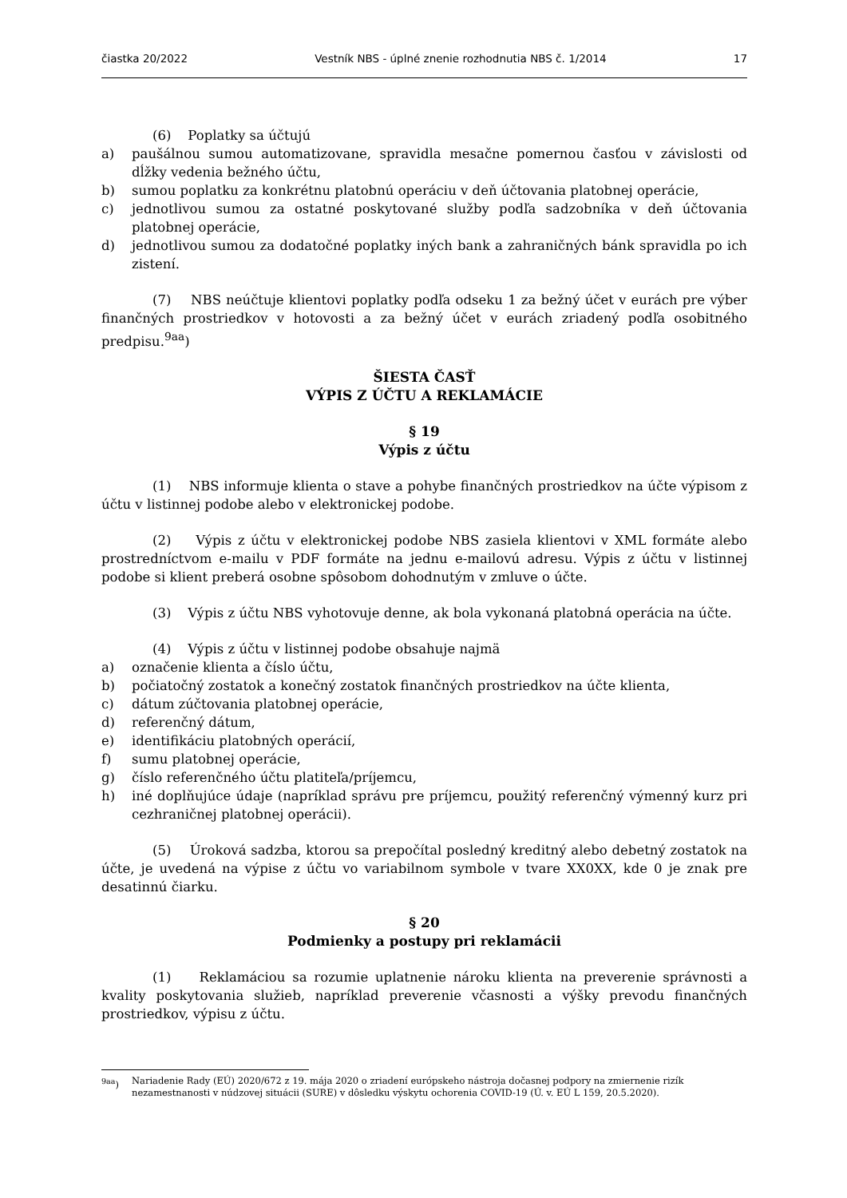čiastka 20/2022 Vestník NBS - úplné znenie rozhodnutia NBS č. 1/2014 17
(6) Poplatky sa účtujú
a) paušálnou sumou automatizovane, spravidla mesačne pomernou časťou v závislosti od dĺžky vedenia bežného účtu,
b) sumou poplatku za konkrétnu platobnú operáciu v deň účtovania platobnej operácie,
c) jednotlivou sumou za ostatné poskytované služby podľa sadzobníka v deň účtovania platobnej operácie,
d) jednotlivou sumou za dodatočné poplatky iných bank a zahraničných bánk spravidla po ich zistení.
(7) NBS neúčtuje klientovi poplatky podľa odseku 1 za bežný účet v eurách pre výber finančných prostriedkov v hotovosti a za bežný účet v eurách zriadený podľa osobitného predpisu.<sup>9aa</sup>)
ŠIESTA ČASŤ
VÝPIS Z ÚČTU A REKLAMÁCIE
§ 19
Výpis z účtu
(1) NBS informuje klienta o stave a pohybe finančných prostriedkov na účte výpisom z účtu v listinnej podobe alebo v elektronickej podobe.
(2) Výpis z účtu v elektronickej podobe NBS zasiela klientovi v XML formáte alebo prostredníctvom e-mailu v PDF formáte na jednu e-mailovú adresu. Výpis z účtu v listinnej podobe si klient preberá osobne spôsobom dohodnutým v zmluve o účte.
(3) Výpis z účtu NBS vyhotovuje denne, ak bola vykonaná platobná operácia na účte.
(4) Výpis z účtu v listinnej podobe obsahuje najmä
a) označenie klienta a číslo účtu,
b) počiatočný zostatok a konečný zostatok finančných prostriedkov na účte klienta,
c) dátum zúčtovania platobnej operácie,
d) referenčný dátum,
e) identifikáciu platobných operácií,
f) sumu platobnej operácie,
g) číslo referenčného účtu platiteľa/príjemcu,
h) iné doplňujúce údaje (napríklad správu pre príjemcu, použitý referenčný výmenný kurz pri cezhraničnej platobnej operácii).
(5) Úroková sadzba, ktorou sa prepočítal posledný kreditný alebo debetný zostatok na účte, je uvedená na výpise z účtu vo variabilnom symbole v tvare XX0XX, kde 0 je znak pre desatinnú čiarku.
§ 20
Podmienky a postupy pri reklamácii
(1) Reklamáciou sa rozumie uplatnenie nároku klienta na preverenie správnosti a kvality poskytovania služieb, napríklad preverenie včasnosti a výšky prevodu finančných prostriedkov, výpisu z účtu.
<sup>9aa</sup>) Nariadenie Rady (EÚ) 2020/672 z 19. mája 2020 o zriadení európskeho nástroja dočasnej podpory na zmiernenie rizík nezamestnanosti v núdzovej situácii (SURE) v dôsledku výskytu ochorenia COVID-19 (Ú. v. EÚ L 159, 20.5.2020).